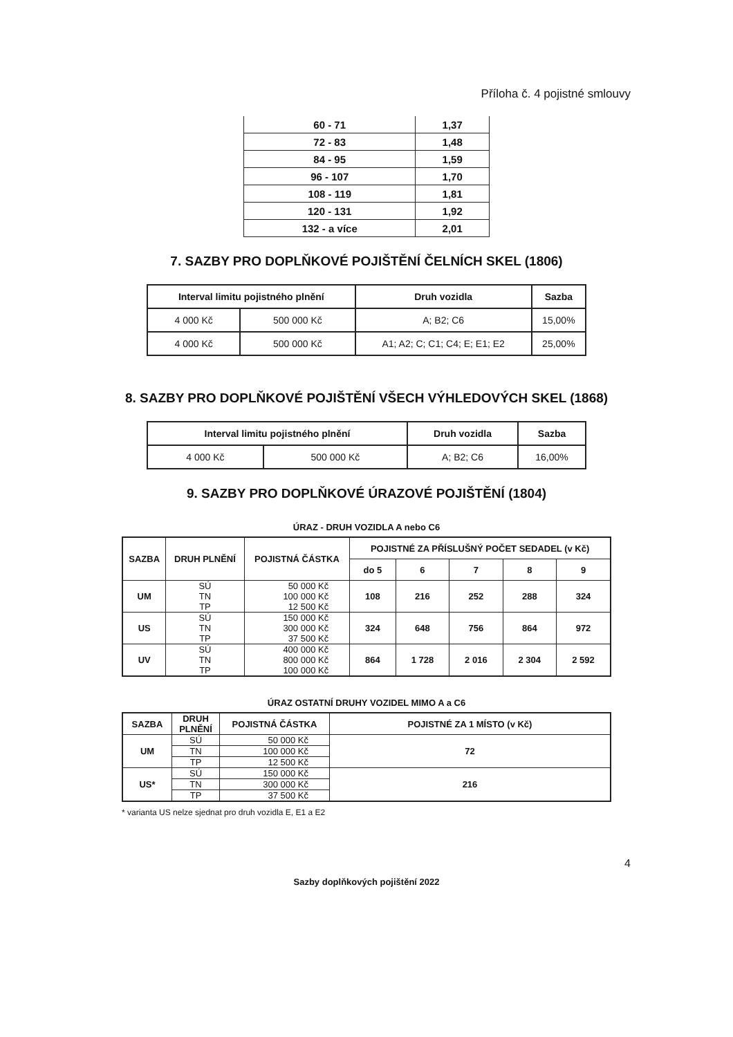Příloha č. 4 pojistné smlouvy
| 60 - 71 | 1,37 |
| 72 - 83 | 1,48 |
| 84 - 95 | 1,59 |
| 96 - 107 | 1,70 |
| 108 - 119 | 1,81 |
| 120 - 131 | 1,92 |
| 132 - a více | 2,01 |
7. SAZBY PRO DOPLŇKOVÉ POJIŠTĚNÍ ČELNÍCH SKEL (1806)
| Interval limitu pojistného plnění | | Druh vozidla | Sazba |
| --- | --- | --- | --- |
| 4 000 Kč | 500 000 Kč | A; B2; C6 | 15,00% |
| 4 000 Kč | 500 000 Kč | A1; A2; C; C1; C4; E; E1; E2 | 25,00% |
8. SAZBY PRO DOPLŇKOVÉ POJIŠTĚNÍ VŠECH VÝHLEDOVÝCH SKEL (1868)
| Interval limitu pojistného plnění | | Druh vozidla | Sazba |
| --- | --- | --- | --- |
| 4 000 Kč | 500 000 Kč | A; B2; C6 | 16,00% |
9. SAZBY PRO DOPLŇKOVÉ ÚRAZOVÉ POJIŠTĚNÍ (1804)
ÚRAZ - DRUH VOZIDLA A nebo C6
| SAZBA | DRUH PLNĚNÍ | POJISTNÁ ČÁSTKA | POJISTNÉ ZA PŘÍSLUŠNÝ POČET SEDADEL (v Kč) | | | | |
| --- | --- | --- | --- | --- | --- | --- | --- |
| | | | do 5 | 6 | 7 | 8 | 9 |
| UM | SÚ TN TP | 50 000 Kč 100 000 Kč 12 500 Kč | 108 | 216 | 252 | 288 | 324 |
| US | SÚ TN TP | 150 000 Kč 300 000 Kč 37 500 Kč | 324 | 648 | 756 | 864 | 972 |
| UV | SÚ TN TP | 400 000 Kč 800 000 Kč 100 000 Kč | 864 | 1 728 | 2 016 | 2 304 | 2 592 |
ÚRAZ OSTATNÍ DRUHY VOZIDEL MIMO A a C6
| SAZBA | DRUH PLNĚNÍ | POJISTNÁ ČÁSTKA | POJISTNÉ ZA 1 MÍSTO (v Kč) |
| --- | --- | --- | --- |
| UM | SÚ | 50 000 Kč | 72 |
| | TN | 100 000 Kč | |
| | TP | 12 500 Kč | |
| US* | SÚ | 150 000 Kč | 216 |
| | TN | 300 000 Kč | |
| | TP | 37 500 Kč | |
* varianta US nelze sjednat pro druh vozidla E, E1 a E2
4
Sazby doplňkových pojištění 2022